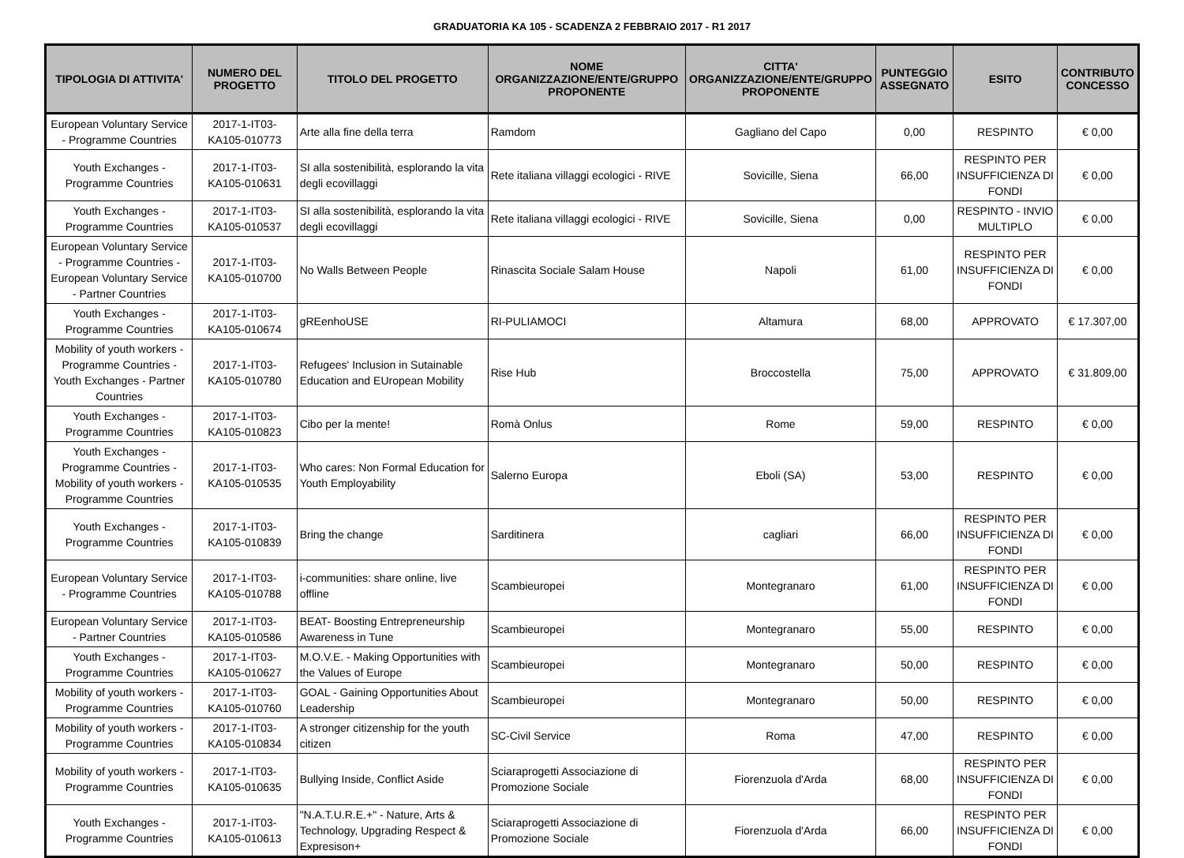GRADUATORIA KA 105 - SCADENZA 2 FEBBRAIO 2017 - R1 2017
| TIPOLOGIA DI ATTIVITA' | NUMERO DEL PROGETTO | TITOLO DEL PROGETTO | NOME ORGANIZZAZIONE/ENTE/GRUPPO PROPONENTE | CITTA' ORGANIZZAZIONE/ENTE/GRUPPO PROPONENTE | PUNTEGGIO ASSEGNATO | ESITO | CONTRIBUTO CONCESSO |
| --- | --- | --- | --- | --- | --- | --- | --- |
| European Voluntary Service - Programme Countries | 2017-1-IT03-KA105-010773 | Arte alla fine della terra | Ramdom | Gagliano del Capo | 0,00 | RESPINTO | € 0,00 |
| Youth Exchanges - Programme Countries | 2017-1-IT03-KA105-010631 | SI alla sostenibilità, esplorando la vita degli ecovillaggi | Rete italiana villaggi ecologici - RIVE | Sovicille, Siena | 66,00 | RESPINTO PER INSUFFICIENZA DI FONDI | € 0,00 |
| Youth Exchanges - Programme Countries | 2017-1-IT03-KA105-010537 | SI alla sostenibilità, esplorando la vita degli ecovillaggi | Rete italiana villaggi ecologici - RIVE | Sovicille, Siena | 0,00 | RESPINTO - INVIO MULTIPLO | € 0,00 |
| European Voluntary Service - Programme Countries - European Voluntary Service - Partner Countries | 2017-1-IT03-KA105-010700 | No Walls Between People | Rinascita Sociale Salam House | Napoli | 61,00 | RESPINTO PER INSUFFICIENZA DI FONDI | € 0,00 |
| Youth Exchanges - Programme Countries | 2017-1-IT03-KA105-010674 | gREenhoUSE | RI-PULIAMOCI | Altamura | 68,00 | APPROVATO | € 17.307,00 |
| Mobility of youth workers - Programme Countries - Youth Exchanges - Partner Countries | 2017-1-IT03-KA105-010780 | Refugees' Inclusion in Sutainable Education and EUropean Mobility | Rise Hub | Broccostella | 75,00 | APPROVATO | € 31.809,00 |
| Youth Exchanges - Programme Countries | 2017-1-IT03-KA105-010823 | Cibo per la mente! | Romà Onlus | Rome | 59,00 | RESPINTO | € 0,00 |
| Youth Exchanges - Programme Countries - Mobility of youth workers - Programme Countries | 2017-1-IT03-KA105-010535 | Who cares: Non Formal Education for Youth Employability | Salerno Europa | Eboli (SA) | 53,00 | RESPINTO | € 0,00 |
| Youth Exchanges - Programme Countries | 2017-1-IT03-KA105-010839 | Bring the change | Sarditinera | cagliari | 66,00 | RESPINTO PER INSUFFICIENZA DI FONDI | € 0,00 |
| European Voluntary Service - Programme Countries | 2017-1-IT03-KA105-010788 | i-communities: share online, live offline | Scambieuropei | Montegranaro | 61,00 | RESPINTO PER INSUFFICIENZA DI FONDI | € 0,00 |
| European Voluntary Service - Partner Countries | 2017-1-IT03-KA105-010586 | BEAT- Boosting Entrepreneurship Awareness in Tune | Scambieuropei | Montegranaro | 55,00 | RESPINTO | € 0,00 |
| Youth Exchanges - Programme Countries | 2017-1-IT03-KA105-010627 | M.O.V.E. - Making Opportunities with the Values of Europe | Scambieuropei | Montegranaro | 50,00 | RESPINTO | € 0,00 |
| Mobility of youth workers - Programme Countries | 2017-1-IT03-KA105-010760 | GOAL - Gaining Opportunities About Leadership | Scambieuropei | Montegranaro | 50,00 | RESPINTO | € 0,00 |
| Mobility of youth workers - Programme Countries | 2017-1-IT03-KA105-010834 | A stronger citizenship for the youth citizen | SC-Civil Service | Roma | 47,00 | RESPINTO | € 0,00 |
| Mobility of youth workers - Programme Countries | 2017-1-IT03-KA105-010635 | Bullying Inside, Conflict Aside | Sciaraprogetti Associazione di Promozione Sociale | Fiorenzuola d'Arda | 68,00 | RESPINTO PER INSUFFICIENZA DI FONDI | € 0,00 |
| Youth Exchanges - Programme Countries | 2017-1-IT03-KA105-010613 | "N.A.T.U.R.E.+" - Nature, Arts & Technology, Upgrading Respect & Expresison+ | Sciaraprogetti Associazione di Promozione Sociale | Fiorenzuola d'Arda | 66,00 | RESPINTO PER INSUFFICIENZA DI FONDI | € 0,00 |